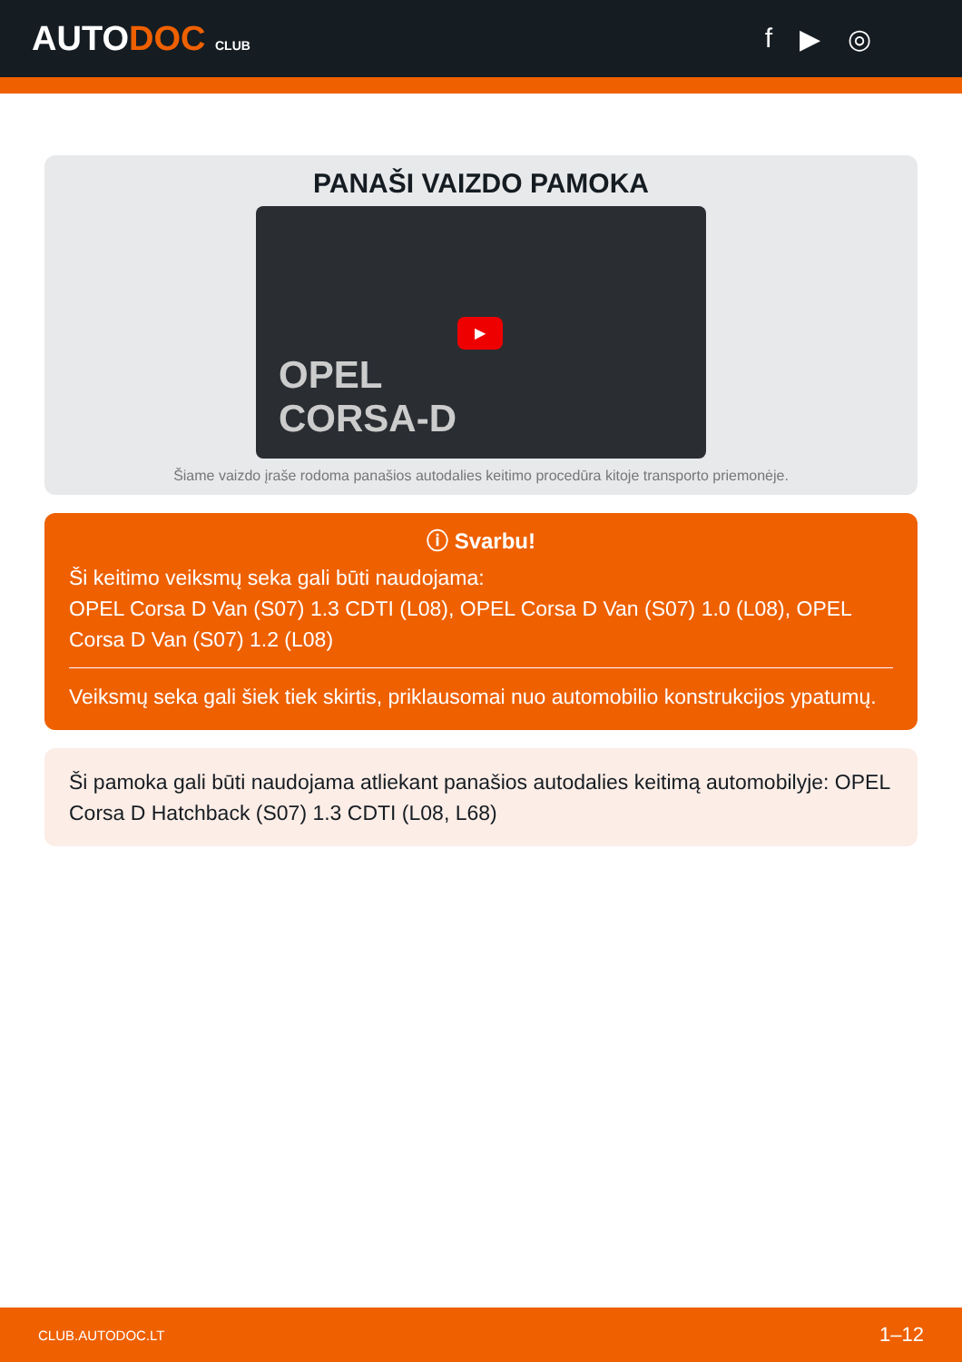AUTODOC CLUB
f ▶ ◎
PANAŠI VAIZDO PAMOKA
OPEL
CORSA-D
▶
Šiame vaizdo įraše rodoma panašios autodalies keitimo procedūra kitoje transporto priemonėje.
ⓘ Svarbu!
Ši keitimo veiksmų seka gali būti naudojama:
OPEL Corsa D Van (S07) 1.3 CDTI (L08), OPEL Corsa D Van (S07) 1.0 (L08), OPEL Corsa D Van (S07) 1.2 (L08)
Veiksmų seka gali šiek tiek skirtis, priklausomai nuo automobilio konstrukcijos ypatumų.
Ši pamoka gali būti naudojama atliekant panašios autodalies keitimą automobilyje: OPEL Corsa D Hatchback (S07) 1.3 CDTI (L08, L68)
CLUB.AUTODOC.LT 1–12